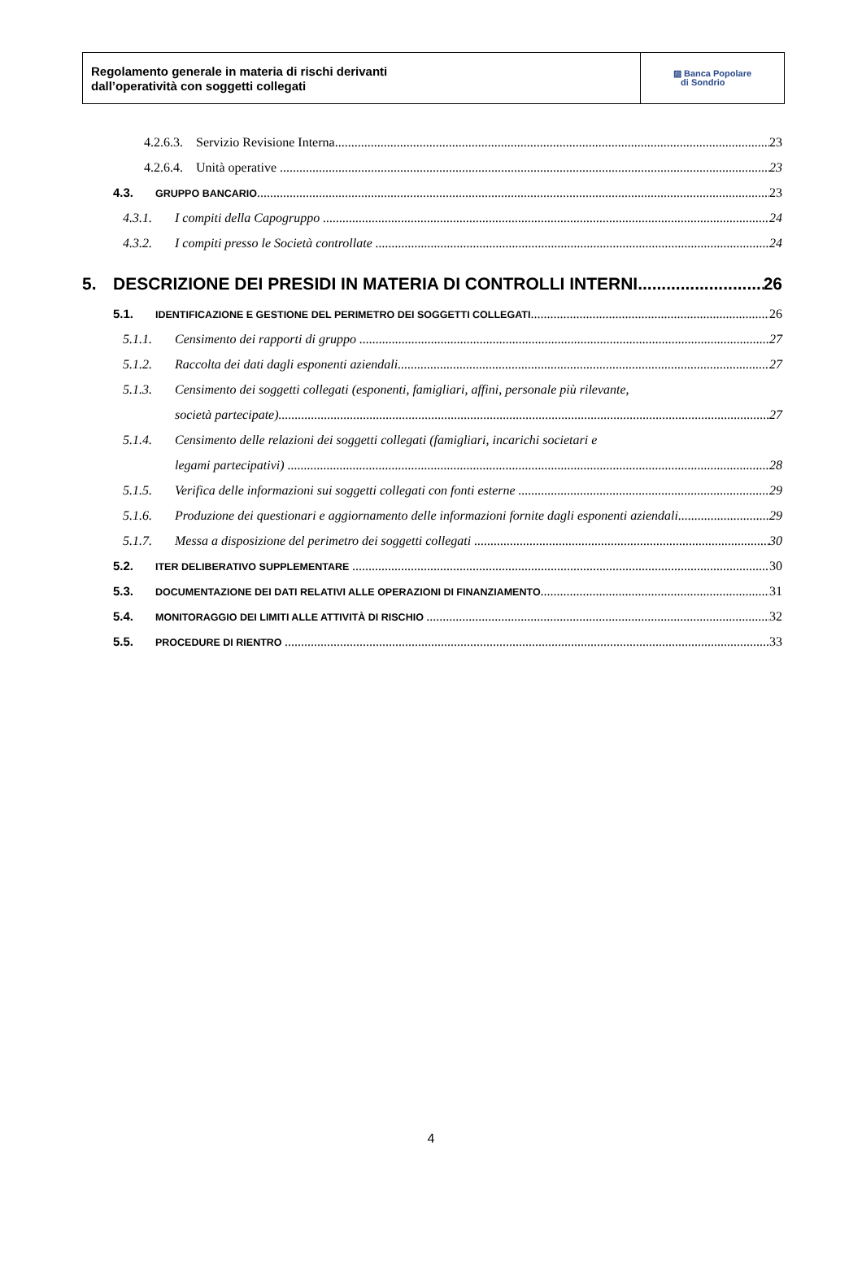Regolamento generale in materia di rischi derivanti
dall’operatività con soggetti collegati
▨ Banca Popolare
di Sondrio
4.2.6.3. Servizio Revisione Interna 23
4.2.6.4. Unità operative 23
4.3. GRUPPO BANCARIO 23
4.3.1. I compiti della Capogruppo 24
4.3.2. I compiti presso le Società controllate 24
5. DESCRIZIONE DEI PRESIDI IN MATERIA DI CONTROLLI INTERNI 26
5.1. IDENTIFICAZIONE E GESTIONE DEL PERIMETRO DEI SOGGETTI COLLEGATI 26
5.1.1. Censimento dei rapporti di gruppo 27
5.1.2. Raccolta dei dati dagli esponenti aziendali 27
5.1.3. Censimento dei soggetti collegati (esponenti, famigliari, affini, personale più rilevante,
società partecipate) 27
5.1.4. Censimento delle relazioni dei soggetti collegati (famigliari, incarichi societari e
legami partecipativi) 28
5.1.5. Verifica delle informazioni sui soggetti collegati con fonti esterne 29
5.1.6. Produzione dei questionari e aggiornamento delle informazioni fornite dagli esponenti aziendali 29
5.1.7. Messa a disposizione del perimetro dei soggetti collegati 30
5.2. ITER DELIBERATIVO SUPPLEMENTARE 30
5.3. DOCUMENTAZIONE DEI DATI RELATIVI ALLE OPERAZIONI DI FINANZIAMENTO 31
5.4. MONITORAGGIO DEI LIMITI ALLE ATTIVITÀ DI RISCHIO 32
5.5. PROCEDURE DI RIENTRO 33
4